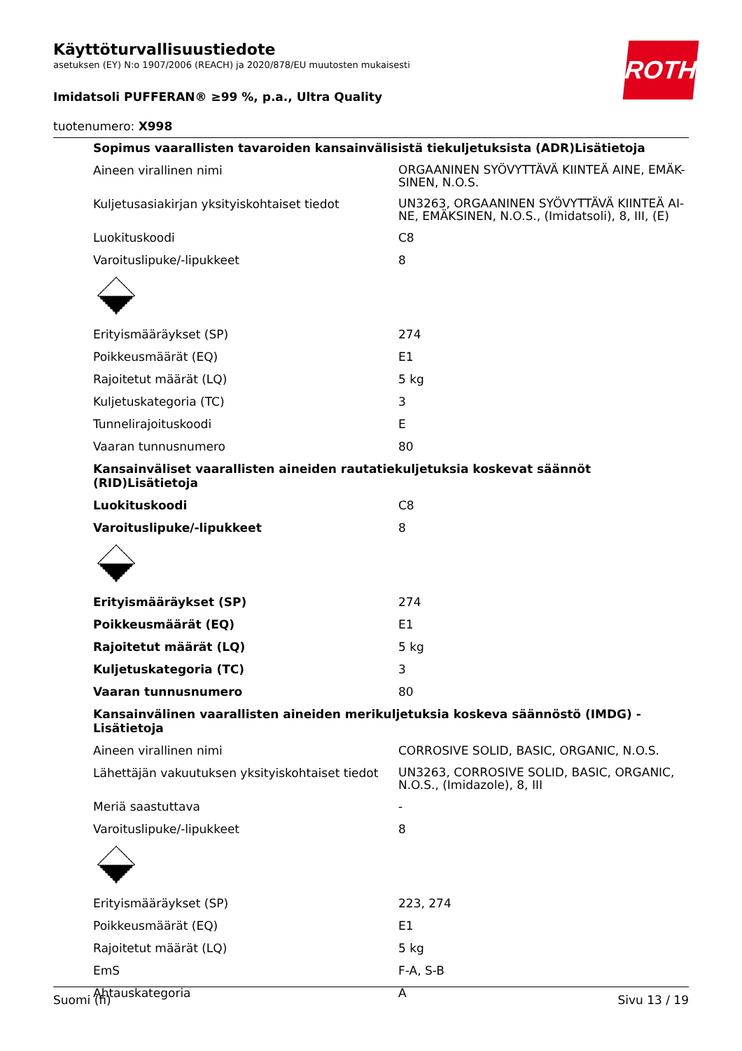ROTH
Käyttöturvallisuustiedote
asetuksen (EY) N:o 1907/2006 (REACH) ja 2020/878/EU muutosten mukaisesti
Imidatsoli PUFFERAN® ≥99 %, p.a., Ultra Quality
tuotenumero: X998
| Sopimus vaarallisten tavaroiden kansainvälisistä tiekuljetuksista (ADR)Lisätietoja | |
| Aineen virallinen nimi | ORGAANINEN SYÖVYTTÄVÄ KIINTEÄ AINE, EMÄK-SINEN, N.O.S. |
| Kuljetusasiakirjan yksityiskohtaiset tiedot | UN3263, ORGAANINEN SYÖVYTTÄVÄ KIINTEÄ AI-NE, EMÄKSINEN, N.O.S., (Imidatsoli), 8, III, (E) |
| Luokituskoodi | C8 |
| Varoituslipuke/-lipukkeet | 8 |
| Erityismääräykset (SP) | 274 |
| Poikkeusmäärät (EQ) | E1 |
| Rajoitetut määrät (LQ) | 5 kg |
| Kuljetuskategoria (TC) | 3 |
| Tunnelirajoituskoodi | E |
| Vaaran tunnusnumero | 80 |
| Kansainväliset vaarallisten aineiden rautatiekuljetuksia koskevat säännöt (RID)Lisätietoja | |
| Luokituskoodi | C8 |
| Varoituslipuke/-lipukkeet | 8 |
| Erityismääräykset (SP) | 274 |
| Poikkeusmäärät (EQ) | E1 |
| Rajoitetut määrät (LQ) | 5 kg |
| Kuljetuskategoria (TC) | 3 |
| Vaaran tunnusnumero | 80 |
| Kansainvälinen vaarallisten aineiden merikuljetuksia koskeva säännöstö (IMDG) - Lisätietoja | |
| Aineen virallinen nimi | CORROSIVE SOLID, BASIC, ORGANIC, N.O.S. |
| Lähettäjän vakuutuksen yksityiskohtaiset tiedot | UN3263, CORROSIVE SOLID, BASIC, ORGANIC, N.O.S., (Imidazole), 8, III |
| Meriä saastuttava | - |
| Varoituslipuke/-lipukkeet | 8 |
| Erityismääräykset (SP) | 223, 274 |
| Poikkeusmäärät (EQ) | E1 |
| Rajoitetut määrät (LQ) | 5 kg |
| EmS | F-A, S-B |
| Ahtauskategoria | A |
Suomi (fi) Sivu 13 / 19